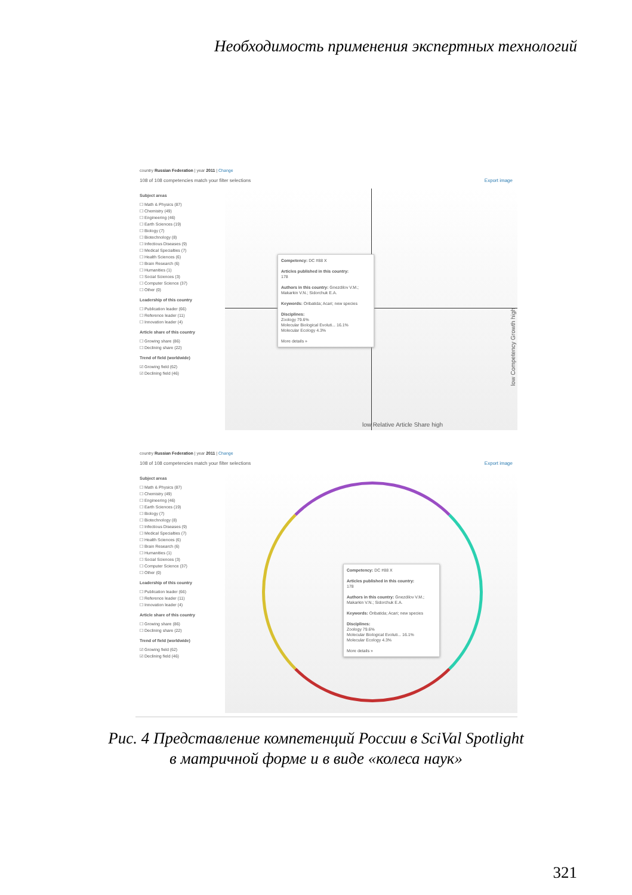Необходимость применения экспертных технологий
country Russian Federation | year 2011 | Change
108 of 108 competencies match your filter selections Export image
Subject areas
☐ Math & Physics (87)
☐ Chemistry (49)
☐ Engineering (46)
☐ Earth Sciences (19)
☐ Biology (7)
☐ Biotechnology (8)
☐ Infectious Diseases (9)
☐ Medical Specialties (7)
☐ Health Sciences (6)
☐ Brain Research (6)
☐ Humanities (1)
☐ Social Sciences (3)
☐ Computer Science (37)
☐ Other (0)
Leadership of this country
☐ Publication leader (66)
☐ Reference leader (11)
☐ Innovation leader (4)
Article share of this country
☐ Growing share (86)
☐ Declining share (22)
Trend of field (worldwide)
☑ Growing field (62)
☑ Declining field (46)
Competency: DC #88 X
Articles published in this country:
178
Authors in this country: Gnezdilov V.M.; Makarkin V.N.; Sidorchuk E.A.
Keywords: Oribatida; Acari; new species
Disciplines:
Zoology 79.6%
Molecular Biological Evoluti... 16.1%
Molecular Ecology 4.3%
More details »
low Relative Article Share high
low Competency Growth high
country Russian Federation | year 2011 | Change
108 of 108 competencies match your filter selections Export image
Subject areas
☐ Math & Physics (87)
☐ Chemistry (49)
☐ Engineering (46)
☐ Earth Sciences (19)
☐ Biology (7)
☐ Biotechnology (8)
☐ Infectious Diseases (9)
☐ Medical Specialties (7)
☐ Health Sciences (6)
☐ Brain Research (6)
☐ Humanities (1)
☐ Social Sciences (3)
☐ Computer Science (37)
☐ Other (0)
Leadership of this country
☐ Publication leader (66)
☐ Reference leader (11)
☐ Innovation leader (4)
Article share of this country
☐ Growing share (86)
☐ Declining share (22)
Trend of field (worldwide)
☑ Growing field (62)
☑ Declining field (46)
Competency: DC #88 X
Articles published in this country:
178
Authors in this country: Gnezdilov V.M.; Makarkin V.N.; Sidorchuk E.A.
Keywords: Oribatida; Acari; new species
Disciplines:
Zoology 79.6%
Molecular Biological Evoluti... 16.1%
Molecular Ecology 4.3%
More details »
Рис. 4 Представление компетенций России в SciVal Spotlight
в матричной форме и в виде «колеса наук»
321